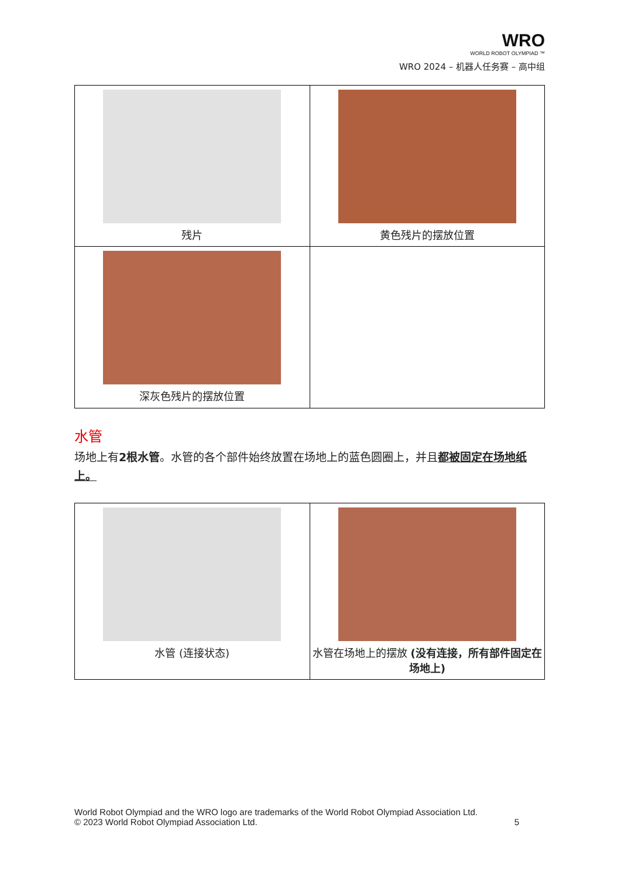WRO
WORLD ROBOT OLYMPIAD ™
WRO 2024 – 机器人任务赛 – 高中组
| 残片 | 黄色残片的摆放位置 |
| 深灰色残片的摆放位置 | |
水管
场地上有2根水管。水管的各个部件始终放置在场地上的蓝色圆圈上，并且都被固定在场地纸上。
| 水管 (连接状态) | 水管在场地上的摆放 (没有连接，所有部件固定在场地上) |
World Robot Olympiad and the WRO logo are trademarks of the World Robot Olympiad Association Ltd.
© 2023 World Robot Olympiad Association Ltd. 5